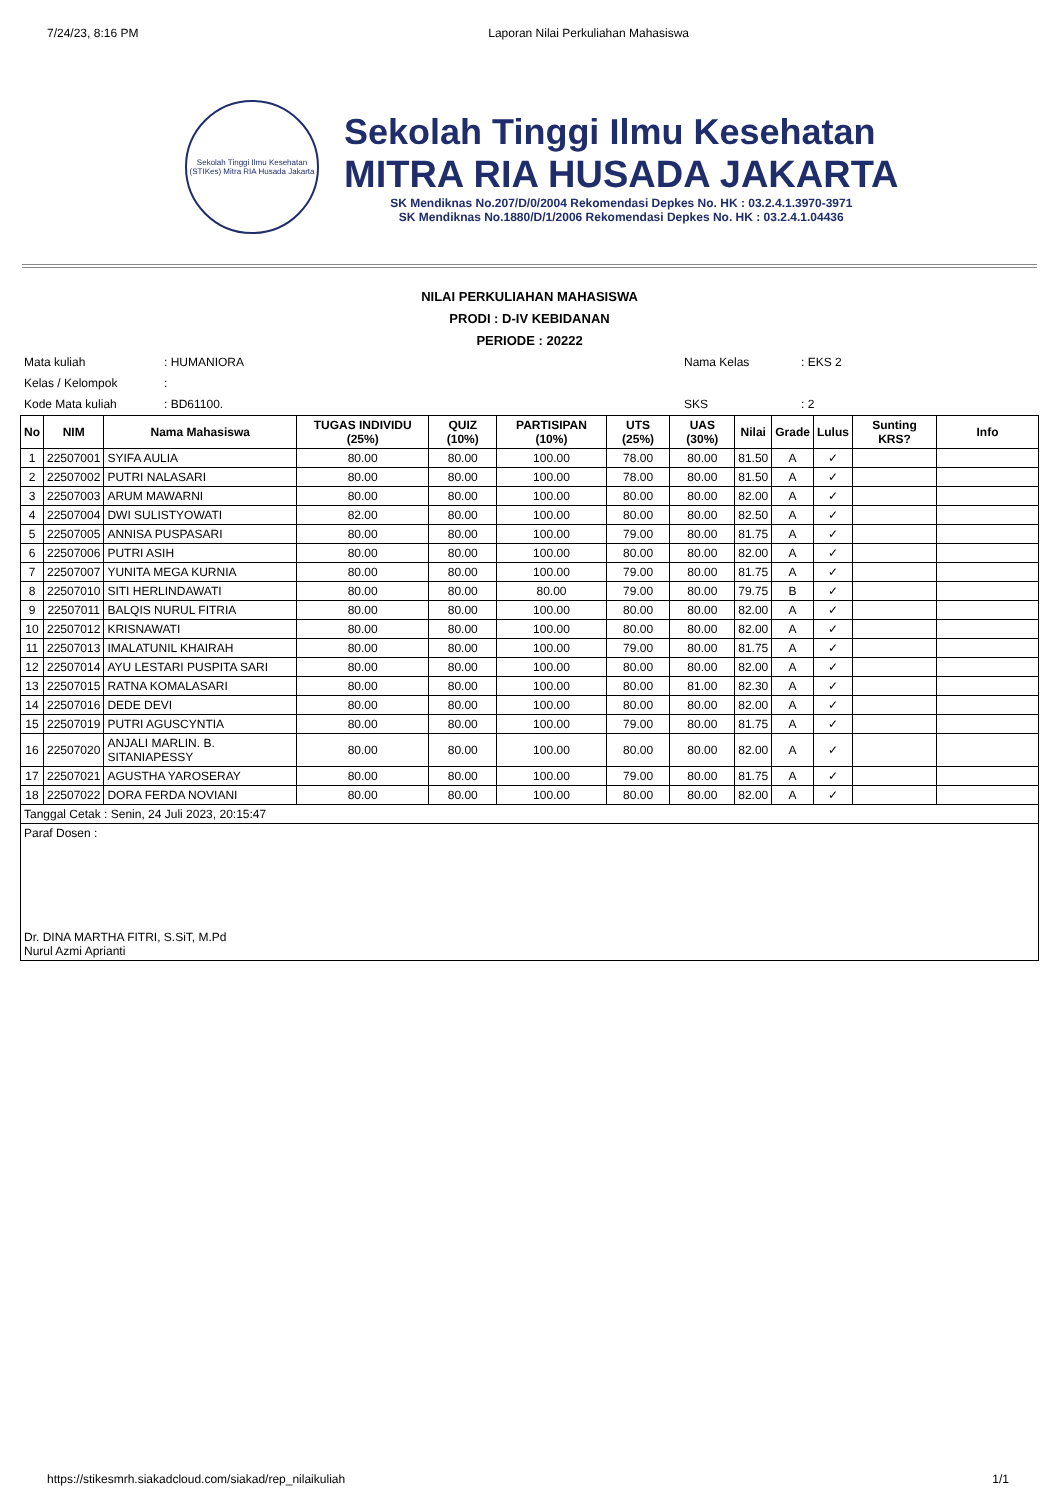7/24/23, 8:16 PM Laporan Nilai Perkuliahan Mahasiswa
Sekolah Tinggi Ilmu Kesehatan (STIKes) Mitra RIA Husada Jakarta
Sekolah Tinggi Ilmu Kesehatan
MITRA RIA HUSADA JAKARTA
SK Mendiknas No.207/D/0/2004 Rekomendasi Depkes No. HK : 03.2.4.1.3970-3971
SK Mendiknas No.1880/D/1/2006 Rekomendasi Depkes No. HK : 03.2.4.1.04436
NILAI PERKULIAHAN MAHASISWA
PRODI : D-IV KEBIDANAN
PERIODE : 20222
Mata kuliah
Kelas / Kelompok
Kode Mata kuliah
: HUMANIORA
:
: BD61100.
Nama Kelas
SKS
: EKS 2
: 2
| No | NIM | Nama Mahasiswa | TUGAS INDIVIDU (25%) | QUIZ (10%) | PARTISIPAN (10%) | UTS (25%) | UAS (30%) | Nilai | Grade | Lulus | Sunting KRS? | Info |
| --- | --- | --- | --- | --- | --- | --- | --- | --- | --- | --- | --- | --- |
| 1 | 22507001 | SYIFA AULIA | 80.00 | 80.00 | 100.00 | 78.00 | 80.00 | 81.50 | A | ✓ | | |
| 2 | 22507002 | PUTRI NALASARI | 80.00 | 80.00 | 100.00 | 78.00 | 80.00 | 81.50 | A | ✓ | | |
| 3 | 22507003 | ARUM MAWARNI | 80.00 | 80.00 | 100.00 | 80.00 | 80.00 | 82.00 | A | ✓ | | |
| 4 | 22507004 | DWI SULISTYOWATI | 82.00 | 80.00 | 100.00 | 80.00 | 80.00 | 82.50 | A | ✓ | | |
| 5 | 22507005 | ANNISA PUSPASARI | 80.00 | 80.00 | 100.00 | 79.00 | 80.00 | 81.75 | A | ✓ | | |
| 6 | 22507006 | PUTRI ASIH | 80.00 | 80.00 | 100.00 | 80.00 | 80.00 | 82.00 | A | ✓ | | |
| 7 | 22507007 | YUNITA MEGA KURNIA | 80.00 | 80.00 | 100.00 | 79.00 | 80.00 | 81.75 | A | ✓ | | |
| 8 | 22507010 | SITI HERLINDAWATI | 80.00 | 80.00 | 80.00 | 79.00 | 80.00 | 79.75 | B | ✓ | | |
| 9 | 22507011 | BALQIS NURUL FITRIA | 80.00 | 80.00 | 100.00 | 80.00 | 80.00 | 82.00 | A | ✓ | | |
| 10 | 22507012 | KRISNAWATI | 80.00 | 80.00 | 100.00 | 80.00 | 80.00 | 82.00 | A | ✓ | | |
| 11 | 22507013 | IMALATUNIL KHAIRAH | 80.00 | 80.00 | 100.00 | 79.00 | 80.00 | 81.75 | A | ✓ | | |
| 12 | 22507014 | AYU LESTARI PUSPITA SARI | 80.00 | 80.00 | 100.00 | 80.00 | 80.00 | 82.00 | A | ✓ | | |
| 13 | 22507015 | RATNA KOMALASARI | 80.00 | 80.00 | 100.00 | 80.00 | 81.00 | 82.30 | A | ✓ | | |
| 14 | 22507016 | DEDE DEVI | 80.00 | 80.00 | 100.00 | 80.00 | 80.00 | 82.00 | A | ✓ | | |
| 15 | 22507019 | PUTRI AGUSCYNTIA | 80.00 | 80.00 | 100.00 | 79.00 | 80.00 | 81.75 | A | ✓ | | |
| 16 | 22507020 | ANJALI MARLIN. B. SITANIAPESSY | 80.00 | 80.00 | 100.00 | 80.00 | 80.00 | 82.00 | A | ✓ | | |
| 17 | 22507021 | AGUSTHA YAROSERAY | 80.00 | 80.00 | 100.00 | 79.00 | 80.00 | 81.75 | A | ✓ | | |
| 18 | 22507022 | DORA FERDA NOVIANI | 80.00 | 80.00 | 100.00 | 80.00 | 80.00 | 82.00 | A | ✓ | | |
Tanggal Cetak : Senin, 24 Juli 2023, 20:15:47
Paraf Dosen :
Dr. DINA MARTHA FITRI, S.SiT, M.Pd
Nurul Azmi Aprianti
https://stikesmrh.siakadcloud.com/siakad/rep_nilaikuliah 1/1